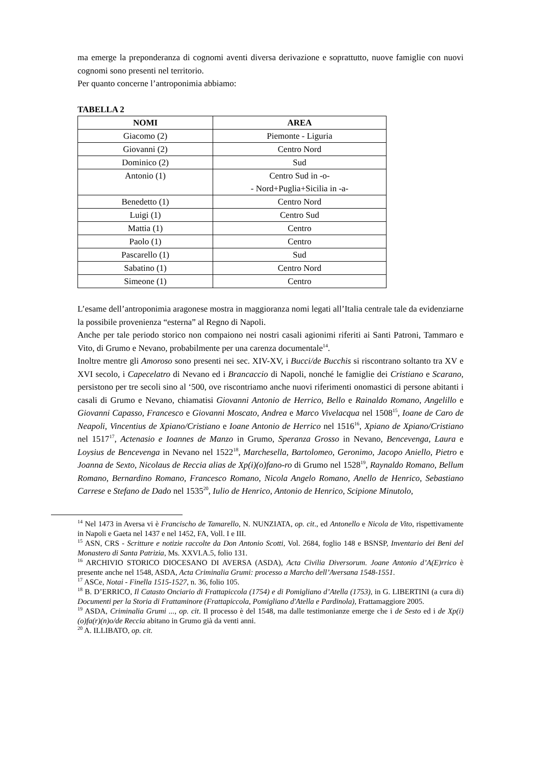ma emerge la preponderanza di cognomi aventi diversa derivazione e soprattutto, nuove famiglie con nuovi cognomi sono presenti nel territorio.
Per quanto concerne l’antroponimia abbiamo:
TABELLA 2
| NOMI | AREA |
| --- | --- |
| Giacomo (2) | Piemonte - Liguria |
| Giovanni (2) | Centro Nord |
| Dominico (2) | Sud |
| Antonio (1) | Centro Sud in -o- - Nord+Puglia+Sicilia in -a- |
| Benedetto (1) | Centro Nord |
| Luigi (1) | Centro Sud |
| Mattia (1) | Centro |
| Paolo (1) | Centro |
| Pascarello (1) | Sud |
| Sabatino (1) | Centro Nord |
| Simeone (1) | Centro |
L’esame dell’antroponimia aragonese mostra in maggioranza nomi legati all’Italia centrale tale da evidenziarne la possibile provenienza “esterna” al Regno di Napoli.
Anche per tale periodo storico non compaiono nei nostri casali agionimi riferiti ai Santi Patroni, Tammaro e Vito, di Grumo e Nevano, probabilmente per una carenza documentale<sup>14</sup>.
Inoltre mentre gli Amoroso sono presenti nei sec. XIV-XV, i Bucci/de Bucchis si riscontrano soltanto tra XV e XVI secolo, i Capecelatro di Nevano ed i Brancaccio di Napoli, nonché le famiglie dei Cristiano e Scarano, persistono per tre secoli sino al ‘500, ove riscontriamo anche nuovi riferimenti onomastici di persone abitanti i casali di Grumo e Nevano, chiamatisi Giovanni Antonio de Herrico, Bello e Rainaldo Romano, Angelillo e Giovanni Capasso, Francesco e Giovanni Moscato, Andrea e Marco Vivelacqua nel 1508<sup>15</sup>, Ioane de Caro de Neapoli, Vincentius de Xpiano/Cristiano e Ioane Antonio de Herrico nel 1516<sup>16</sup>, Xpiano de Xpiano/Cristiano nel 1517<sup>17</sup>, Actenasio e Ioannes de Manzo in Grumo, Speranza Grosso in Nevano, Bencevenga, Laura e Loysius de Bencevenga in Nevano nel 1522<sup>18</sup>, Marchesella, Bartolomeo, Geronimo, Jacopo Aniello, Pietro e Joanna de Sexto, Nicolaus de Reccia alias de Xp(i)(o)fano-ro di Grumo nel 1528<sup>19</sup>, Raynaldo Romano, Bellum Romano, Bernardino Romano, Francesco Romano, Nicola Angelo Romano, Anello de Henrico, Sebastiano Carrese e Stefano de Dado nel 1535<sup>20</sup>, Iulio de Henrico, Antonio de Henrico, Scipione Minutolo,
<sup>14</sup> Nel 1473 in Aversa vi è Francischo de Tamarello, N. NUNZIATA, op. cit., ed Antonello e Nicola de Vito, rispettivamente in Napoli e Gaeta nel 1437 e nel 1452, FA, Voll. I e III.
<sup>15</sup> ASN, CRS - Scritture e notizie raccolte da Don Antonio Scotti, Vol. 2684, foglio 148 e BSNSP, Inventario dei Beni del Monastero di Santa Patrizia, Ms. XXVI.A.5, folio 131.
<sup>16</sup> ARCHIVIO STORICO DIOCESANO DI AVERSA (ASDA), Acta Civilia Diversorum. Joane Antonio d’A(E)rrico è presente anche nel 1548, ASDA, Acta Criminalia Grumi: processo a Marcho dell’Aversana 1548-1551.
<sup>17</sup> ASCe, Notai - Finella 1515-1527, n. 36, folio 105.
<sup>18</sup> B. D’ERRICO, Il Catasto Onciario di Frattapiccola (1754) e di Pomigliano d’Atella (1753), in G. LIBERTINI (a cura di) Documenti per la Storia di Frattaminore (Frattapiccola, Pomigliano d'Atella e Pardinola), Frattamaggiore 2005.
<sup>19</sup> ASDA, Criminalia Grumi ..., op. cit. Il processo è del 1548, ma dalle testimonianze emerge che i de Sesto ed i de Xp(i)(o)fa(r)(n)o/de Reccia abitano in Grumo già da venti anni.
<sup>20</sup> A. ILLIBATO, op. cit.